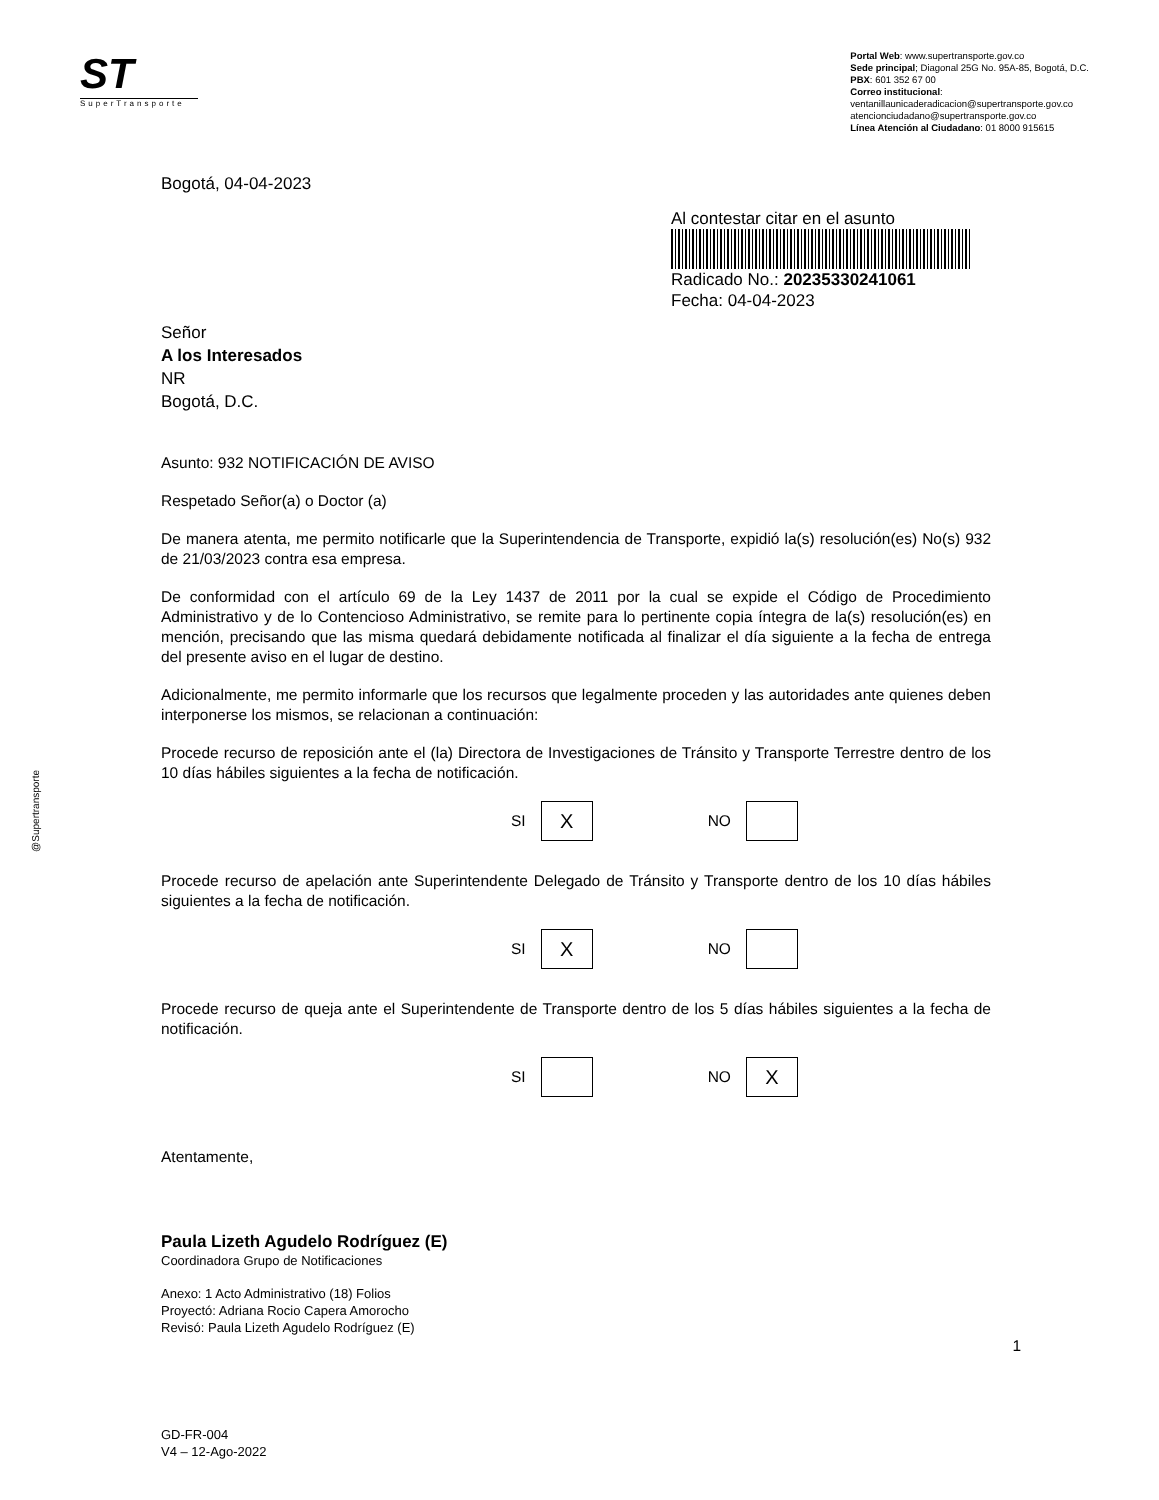ST
SuperTransporte
Portal Web: www.supertransporte.gov.co
Sede principal; Diagonal 25G No. 95A-85, Bogotá, D.C.
PBX: 601 352 67 00
Correo institucional:
ventanillaunicaderadicacion@supertransporte.gov.co
atencionciudadano@supertransporte.gov.co
Línea Atención al Ciudadano: 01 8000 915615
@Supertransporte
Bogotá, 04-04-2023
Al contestar citar en el asunto
Radicado No.: 20235330241061
Fecha: 04-04-2023
Señor
A los Interesados
NR
Bogotá, D.C.
Asunto: 932 NOTIFICACIÓN DE AVISO
Respetado Señor(a) o Doctor (a)
De manera atenta, me permito notificarle que la Superintendencia de Transporte, expidió la(s) resolución(es) No(s) 932 de 21/03/2023 contra esa empresa.
De conformidad con el artículo 69 de la Ley 1437 de 2011 por la cual se expide el Código de Procedimiento Administrativo y de lo Contencioso Administrativo, se remite para lo pertinente copia íntegra de la(s) resolución(es) en mención, precisando que las misma quedará debidamente notificada al finalizar el día siguiente a la fecha de entrega del presente aviso en el lugar de destino.
Adicionalmente, me permito informarle que los recursos que legalmente proceden y las autoridades ante quienes deben interponerse los mismos, se relacionan a continuación:
Procede recurso de reposición ante el (la) Directora de Investigaciones de Tránsito y Transporte Terrestre dentro de los 10 días hábiles siguientes a la fecha de notificación.
SI X NO
Procede recurso de apelación ante Superintendente Delegado de Tránsito y Transporte dentro de los 10 días hábiles siguientes a la fecha de notificación.
SI X NO
Procede recurso de queja ante el Superintendente de Transporte dentro de los 5 días hábiles siguientes a la fecha de notificación.
SI NO X
Atentamente,
Paula Lizeth Agudelo Rodríguez (E)
Coordinadora Grupo de Notificaciones
Anexo: 1 Acto Administrativo (18) Folios
Proyectó: Adriana Rocio Capera Amorocho
Revisó: Paula Lizeth Agudelo Rodríguez (E)
1
GD-FR-004
V4 – 12-Ago-2022